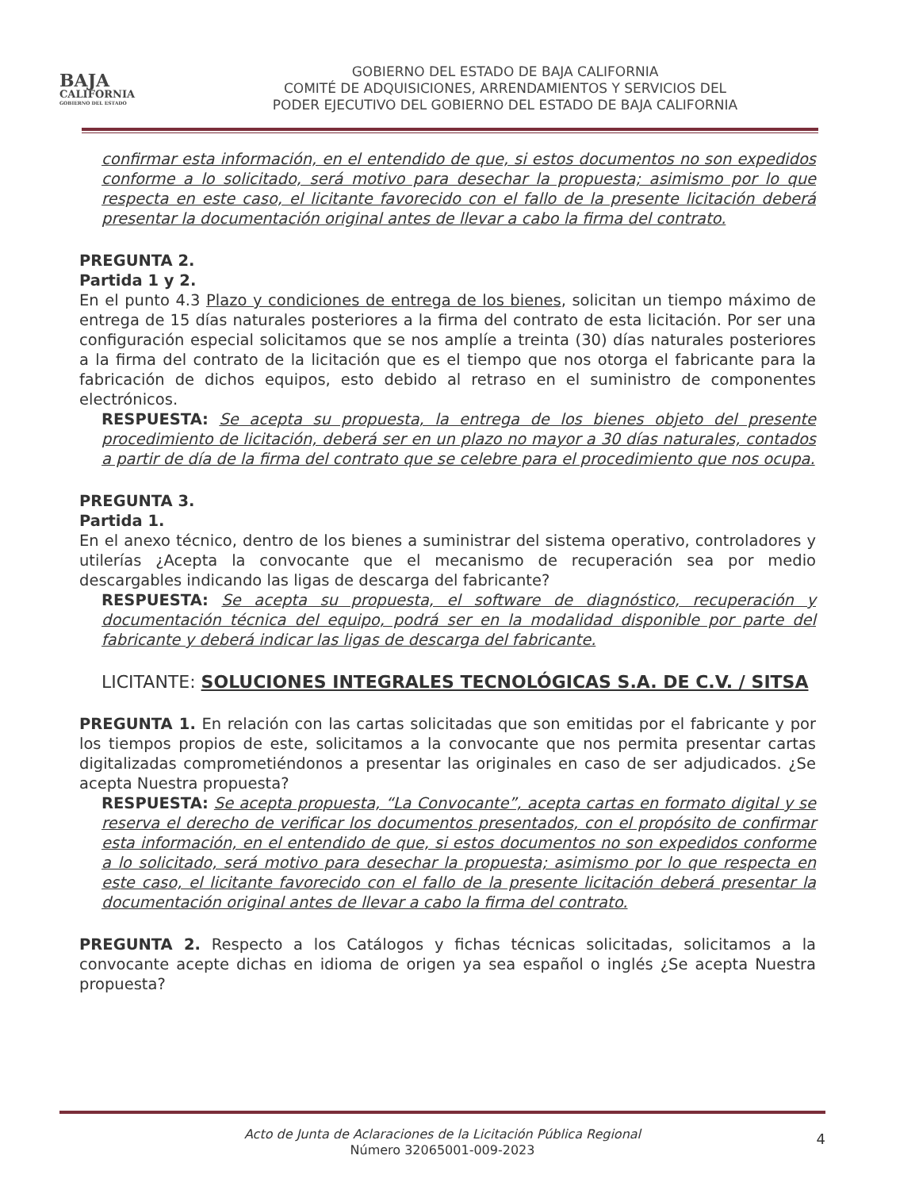BAJA
CALIFORNIA
GOBIERNO DEL ESTADO
GOBIERNO DEL ESTADO DE BAJA CALIFORNIA
COMITÉ DE ADQUISICIONES, ARRENDAMIENTOS Y SERVICIOS DEL
PODER EJECUTIVO DEL GOBIERNO DEL ESTADO DE BAJA CALIFORNIA
confirmar esta información, en el entendido de que, si estos documentos no son expedidos conforme a lo solicitado, será motivo para desechar la propuesta; asimismo por lo que respecta en este caso, el licitante favorecido con el fallo de la presente licitación deberá presentar la documentación original antes de llevar a cabo la firma del contrato.
PREGUNTA 2.
Partida 1 y 2.
En el punto 4.3 Plazo y condiciones de entrega de los bienes, solicitan un tiempo máximo de entrega de 15 días naturales posteriores a la firma del contrato de esta licitación. Por ser una configuración especial solicitamos que se nos amplíe a treinta (30) días naturales posteriores a la firma del contrato de la licitación que es el tiempo que nos otorga el fabricante para la fabricación de dichos equipos, esto debido al retraso en el suministro de componentes electrónicos.
RESPUESTA: Se acepta su propuesta, la entrega de los bienes objeto del presente procedimiento de licitación, deberá ser en un plazo no mayor a 30 días naturales, contados a partir de día de la firma del contrato que se celebre para el procedimiento que nos ocupa.
PREGUNTA 3.
Partida 1.
En el anexo técnico, dentro de los bienes a suministrar del sistema operativo, controladores y utilerías ¿Acepta la convocante que el mecanismo de recuperación sea por medio descargables indicando las ligas de descarga del fabricante?
RESPUESTA: Se acepta su propuesta, el software de diagnóstico, recuperación y documentación técnica del equipo, podrá ser en la modalidad disponible por parte del fabricante y deberá indicar las ligas de descarga del fabricante.
LICITANTE: SOLUCIONES INTEGRALES TECNOLÓGICAS S.A. DE C.V. / SITSA
PREGUNTA 1. En relación con las cartas solicitadas que son emitidas por el fabricante y por los tiempos propios de este, solicitamos a la convocante que nos permita presentar cartas digitalizadas comprometiéndonos a presentar las originales en caso de ser adjudicados. ¿Se acepta Nuestra propuesta?
RESPUESTA: Se acepta propuesta, “La Convocante”, acepta cartas en formato digital y se reserva el derecho de verificar los documentos presentados, con el propósito de confirmar esta información, en el entendido de que, si estos documentos no son expedidos conforme a lo solicitado, será motivo para desechar la propuesta; asimismo por lo que respecta en este caso, el licitante favorecido con el fallo de la presente licitación deberá presentar la documentación original antes de llevar a cabo la firma del contrato.
PREGUNTA 2. Respecto a los Catálogos y fichas técnicas solicitadas, solicitamos a la convocante acepte dichas en idioma de origen ya sea español o inglés ¿Se acepta Nuestra propuesta?
Acto de Junta de Aclaraciones de la Licitación Pública Regional
Número 32065001-009-2023
4